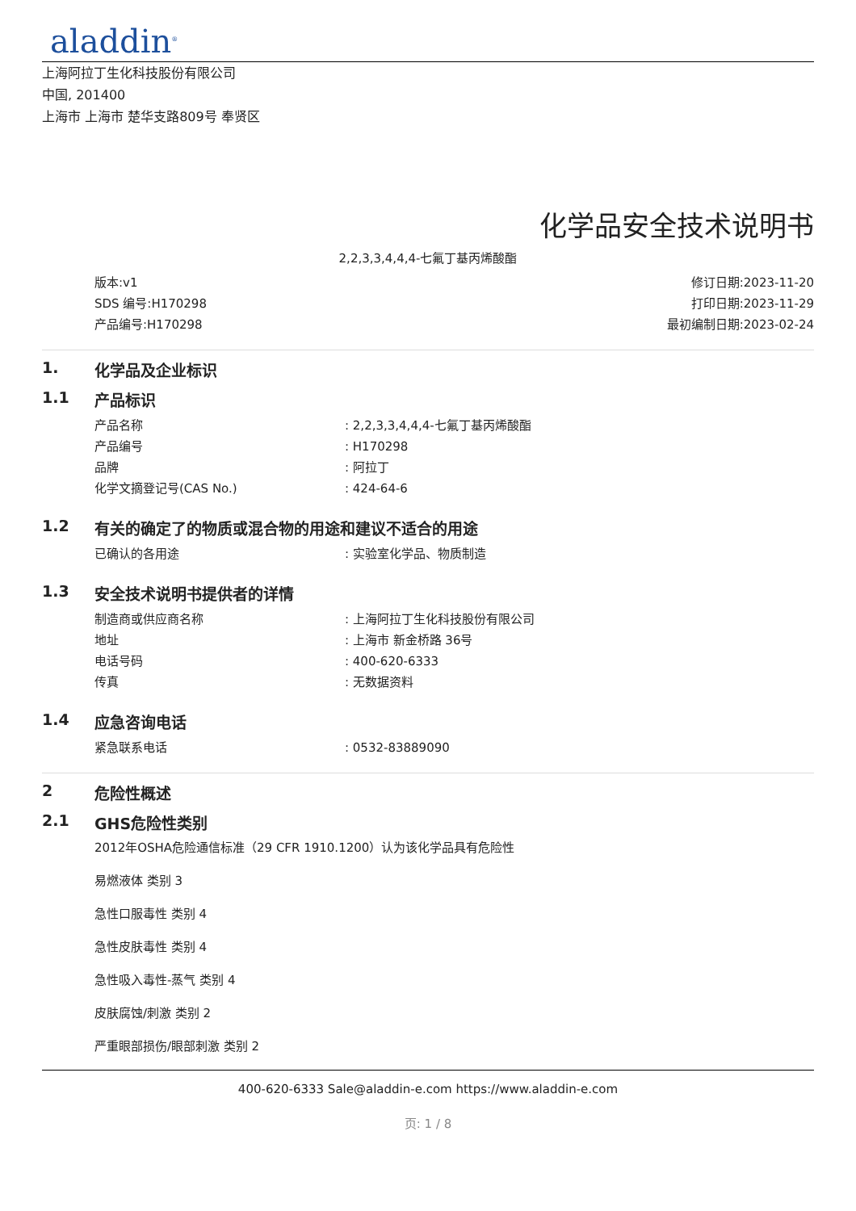aladdin<sup>®</sup>
上海阿拉丁生化科技股份有限公司
中国, 201400
上海市 上海市 楚华支路809号 奉贤区
化学品安全技术说明书
2,2,3,3,4,4,4-七氟丁基丙烯酸酯
版本:v1
SDS 编号:H170298
产品编号:H170298
修订日期:2023-11-20
打印日期:2023-11-29
最初编制日期:2023-02-24
1. 化学品及企业标识
1.1 产品标识
产品名称 : 2,2,3,3,4,4,4-七氟丁基丙烯酸酯
产品编号 : H170298
品牌 : 阿拉丁
化学文摘登记号(CAS No.) : 424-64-6
1.2 有关的确定了的物质或混合物的用途和建议不适合的用途
已确认的各用途 : 实验室化学品、物质制造
1.3 安全技术说明书提供者的详情
制造商或供应商名称 : 上海阿拉丁生化科技股份有限公司
地址 : 上海市 新金桥路 36号
电话号码 : 400-620-6333
传真 : 无数据资料
1.4 应急咨询电话
紧急联系电话 : 0532-83889090
2 危险性概述
2.1 GHS危险性类别
2012年OSHA危险通信标准（29 CFR 1910.1200）认为该化学品具有危险性
易燃液体 类别 3
急性口服毒性 类别 4
急性皮肤毒性 类别 4
急性吸入毒性-蒸气 类别 4
皮肤腐蚀/刺激 类别 2
严重眼部损伤/眼部刺激 类别 2
400-620-6333 Sale@aladdin-e.com https://www.aladdin-e.com
页: 1 / 8